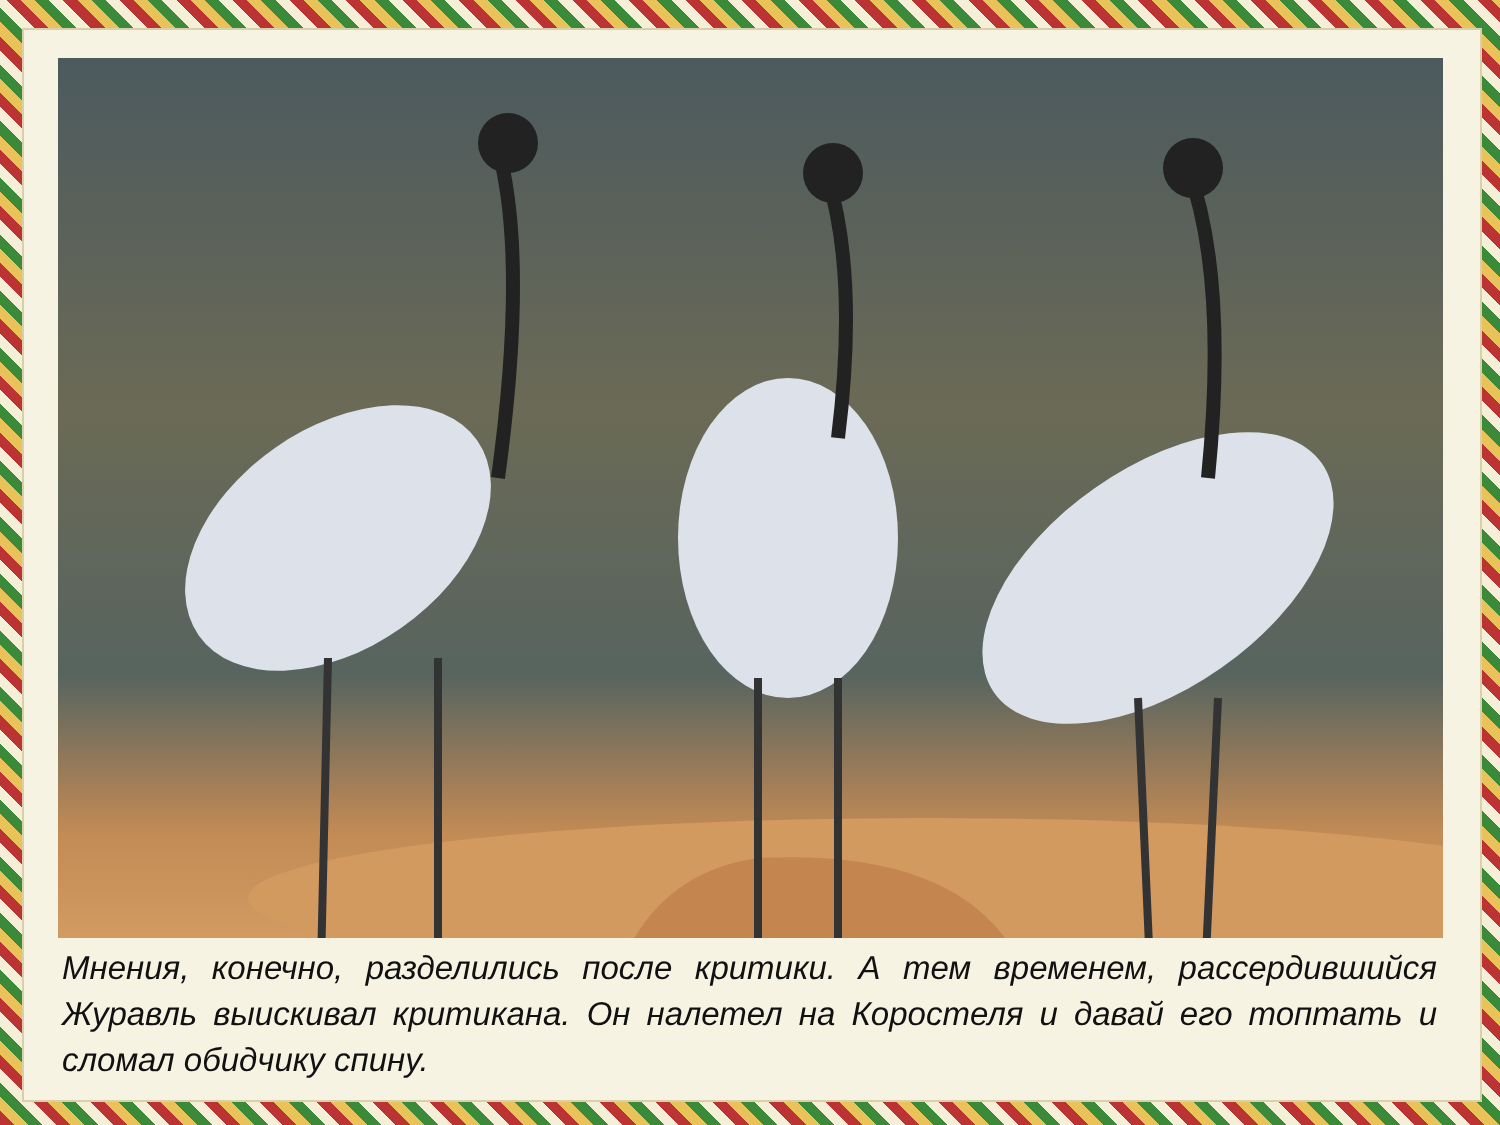Мнения, конечно, разделились после критики. А тем временем, рассердившийся Журавль выискивал критикана. Он налетел на Коростеля и давай его топтать и сломал обидчику спину.